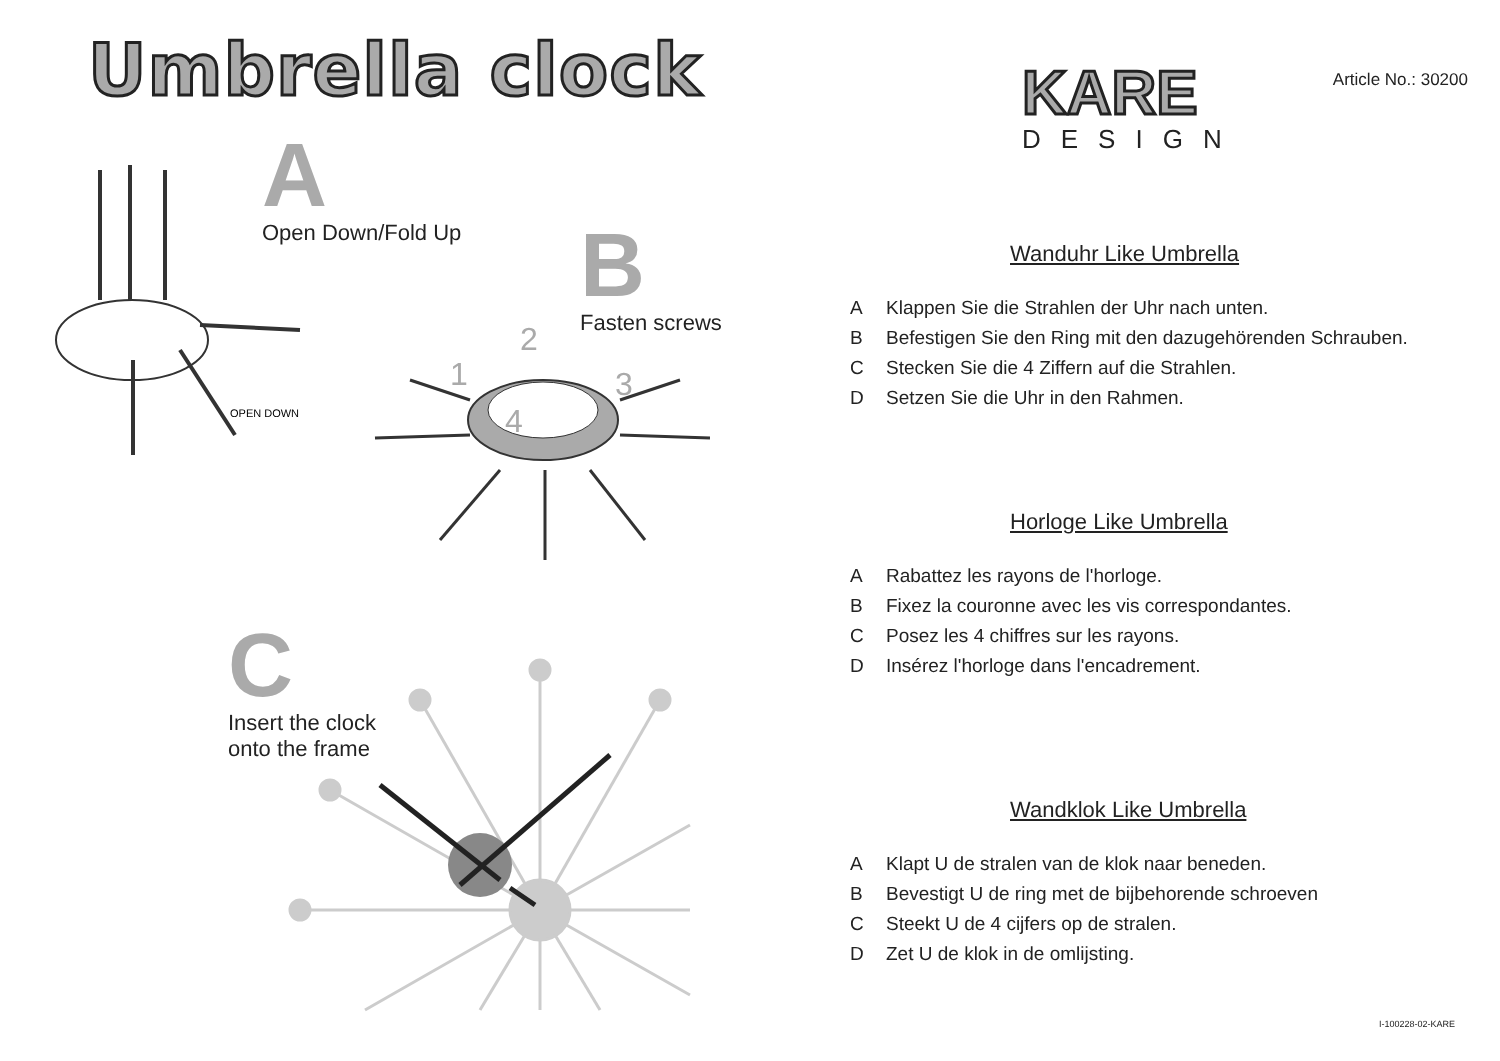Umbrella clock
A
Open Down/Fold Up
B
Fasten screws
C
Insert the clock
onto the frame
OPEN DOWN
1
2
3
4
Article No.: 30200
KARE
DESIGN
Wanduhr Like Umbrella
A Klappen Sie die Strahlen der Uhr nach unten.
B Befestigen Sie den Ring mit den dazugehörenden Schrauben.
C Stecken Sie die 4 Ziffern auf die Strahlen.
D Setzen Sie die Uhr in den Rahmen.
Horloge Like Umbrella
A Rabattez les rayons de l'horloge.
B Fixez la couronne avec les vis correspondantes.
C Posez les 4 chiffres sur les rayons.
D Insérez l'horloge dans l'encadrement.
Wandklok Like Umbrella
A Klapt U de stralen van de klok naar beneden.
B Bevestigt U de ring met de bijbehorende schroeven
C Steekt U de 4 cijfers op de stralen.
D Zet U de klok in de omlijsting.
I-100228-02-KARE